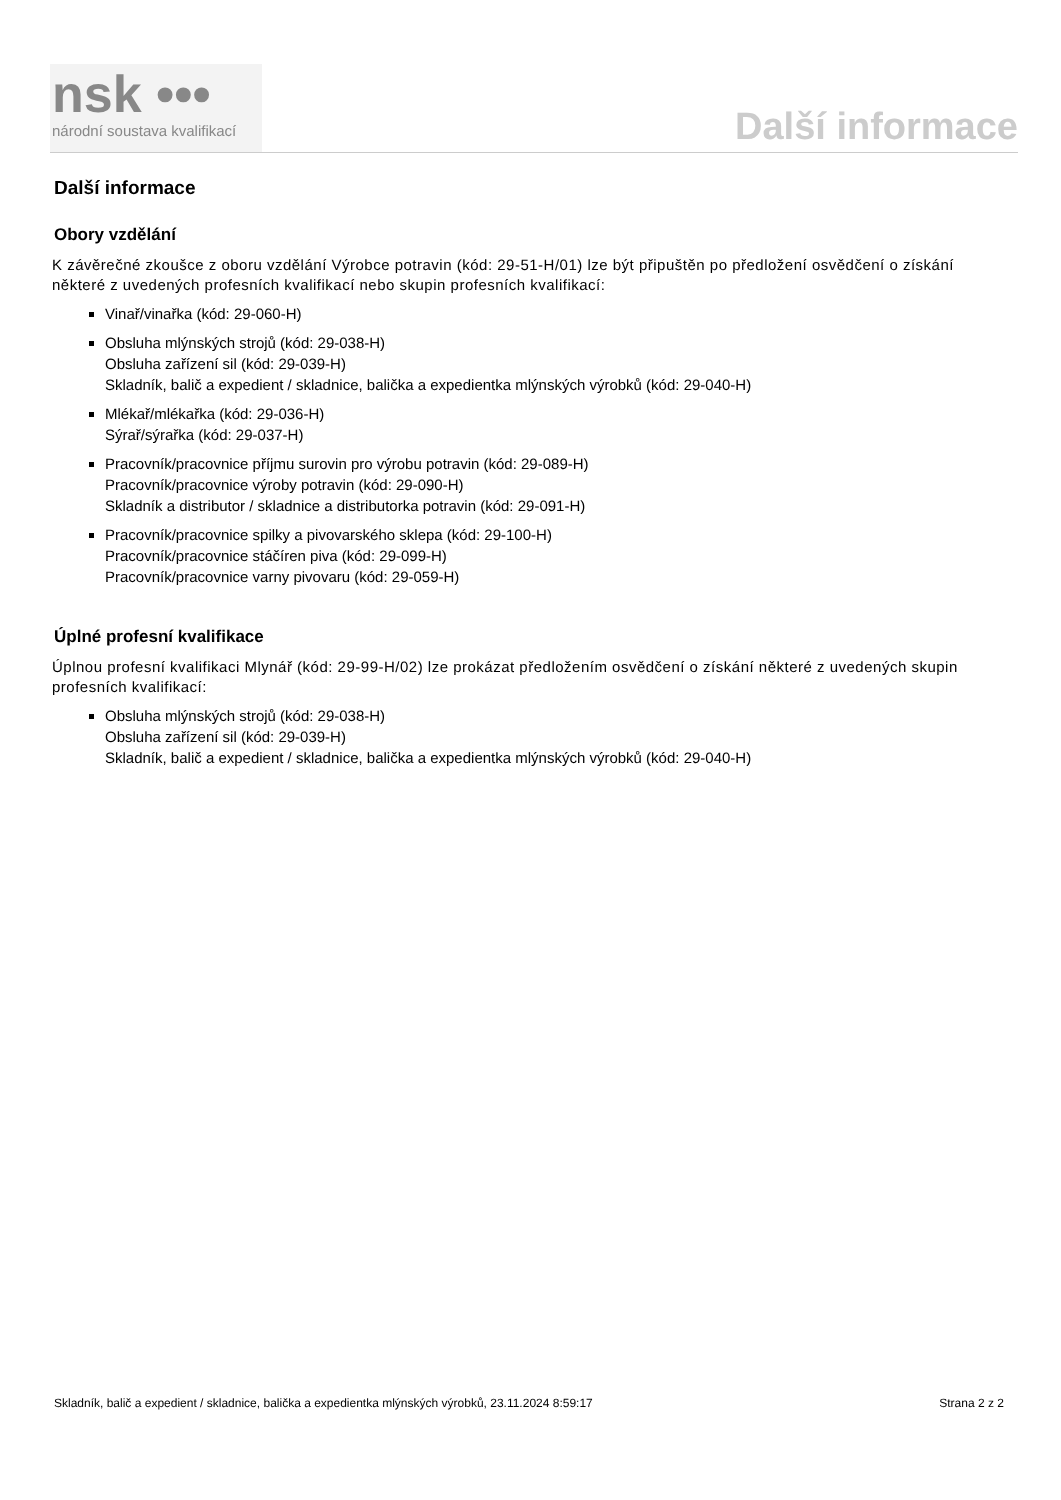nsk •••
národní soustava kvalifikací
Další informace
Další informace
Obory vzdělání
K závěrečné zkoušce z oboru vzdělání Výrobce potravin (kód: 29-51-H/01) lze být připuštěn po předložení osvědčení o získání některé z uvedených profesních kvalifikací nebo skupin profesních kvalifikací:
Vinař/vinařka (kód: 29-060-H)
Obsluha mlýnských strojů (kód: 29-038-H)
Obsluha zařízení sil (kód: 29-039-H)
Skladník, balič a expedient / skladnice, balička a expedientka mlýnských výrobků (kód: 29-040-H)
Mlékař/mlékařka (kód: 29-036-H)
Sýrař/sýrařka (kód: 29-037-H)
Pracovník/pracovnice příjmu surovin pro výrobu potravin (kód: 29-089-H)
Pracovník/pracovnice výroby potravin (kód: 29-090-H)
Skladník a distributor / skladnice a distributorka potravin (kód: 29-091-H)
Pracovník/pracovnice spilky a pivovarského sklepa (kód: 29-100-H)
Pracovník/pracovnice stáčíren piva (kód: 29-099-H)
Pracovník/pracovnice varny pivovaru (kód: 29-059-H)
Úplné profesní kvalifikace
Úplnou profesní kvalifikaci Mlynář (kód: 29-99-H/02) lze prokázat předložením osvědčení o získání některé z uvedených skupin profesních kvalifikací:
Obsluha mlýnských strojů (kód: 29-038-H)
Obsluha zařízení sil (kód: 29-039-H)
Skladník, balič a expedient / skladnice, balička a expedientka mlýnských výrobků (kód: 29-040-H)
Skladník, balič a expedient / skladnice, balička a expedientka mlýnských výrobků, 23.11.2024 8:59:17 Strana 2 z 2